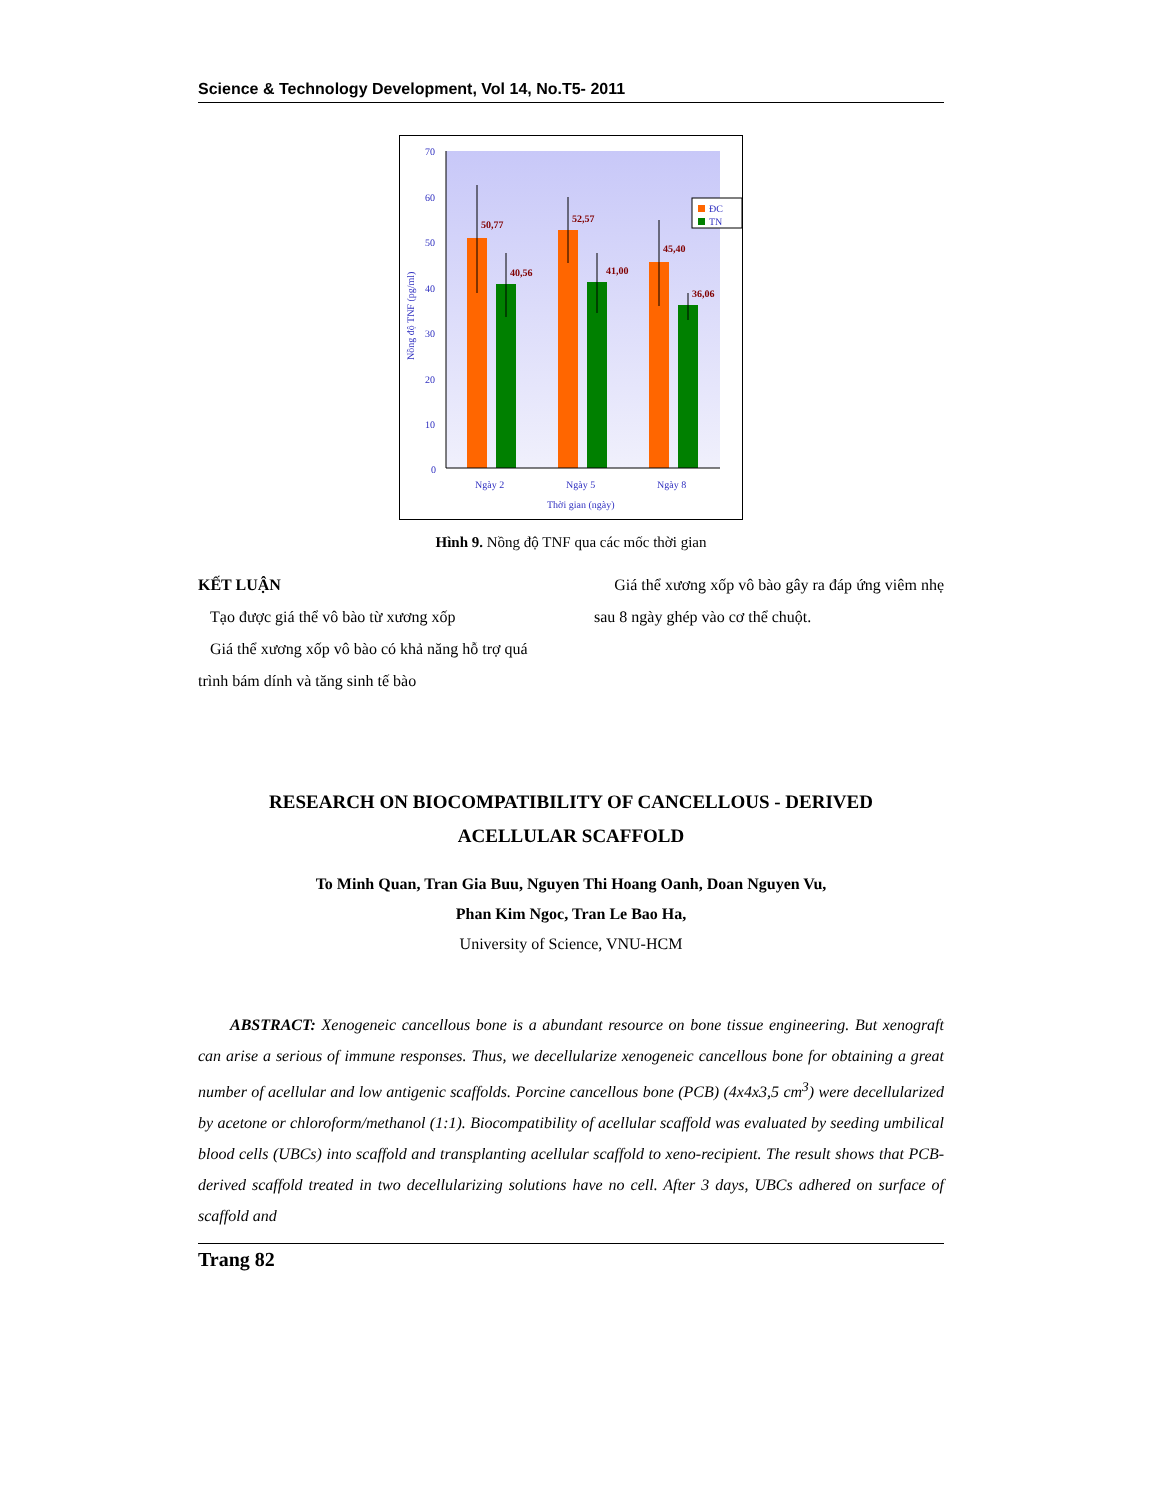Science & Technology Development, Vol 14, No.T5- 2011
70
60
50
40
30
20
10
0
Ngày 2
Ngày 5
Ngày 8
Thời gian (ngày)
Nồng độ TNF (pg/ml)
50,77
40,56
52,57
41,00
45,40
36,06
ĐC
TN
Hình 9. Nồng độ TNF qua các mốc thời gian
KẾT LUẬN
Tạo được giá thể vô bào từ xương xốp
Giá thể xương xốp vô bào có khả năng hỗ trợ quá trình bám dính và tăng sinh tế bào
Giá thể xương xốp vô bào gây ra đáp ứng viêm nhẹ sau 8 ngày ghép vào cơ thể chuột.
RESEARCH ON BIOCOMPATIBILITY OF CANCELLOUS - DERIVED
ACELLULAR SCAFFOLD
To Minh Quan, Tran Gia Buu, Nguyen Thi Hoang Oanh, Doan Nguyen Vu,
Phan Kim Ngoc, Tran Le Bao Ha,
University of Science, VNU-HCM
ABSTRACT: Xenogeneic cancellous bone is a abundant resource on bone tissue engineering. But xenograft can arise a serious of immune responses. Thus, we decellularize xenogeneic cancellous bone for obtaining a great number of acellular and low antigenic scaffolds. Porcine cancellous bone (PCB) (4x4x3,5 cm<sup>3</sup>) were decellularized by acetone or chloroform/methanol (1:1). Biocompatibility of acellular scaffold was evaluated by seeding umbilical blood cells (UBCs) into scaffold and transplanting acellular scaffold to xeno-recipient. The result shows that PCB-derived scaffold treated in two decellularizing solutions have no cell. After 3 days, UBCs adhered on surface of scaffold and
Trang 82